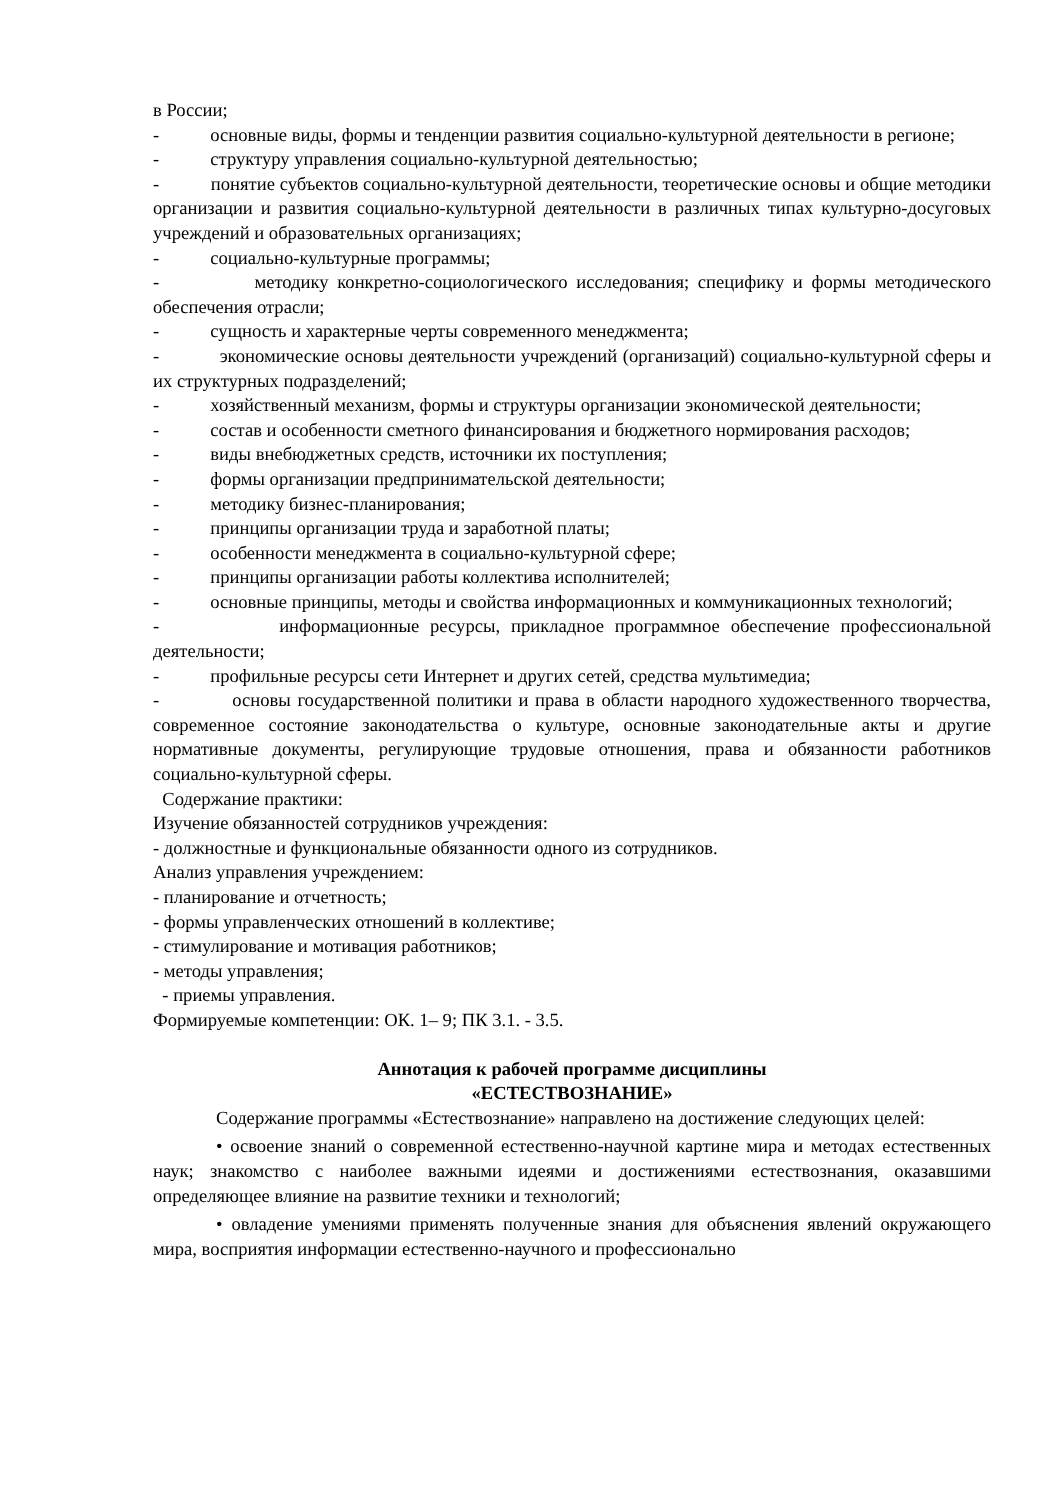в России;
- основные виды, формы и тенденции развития социально-культурной деятельности в регионе;
- структуру управления социально-культурной деятельностью;
- понятие субъектов социально-культурной деятельности, теоретические основы и общие методики организации и развития социально-культурной деятельности в различных типах культурно-досуговых учреждений и образовательных организациях;
- социально-культурные программы;
- методику конкретно-социологического исследования; специфику и формы методического обеспечения отрасли;
- сущность и характерные черты современного менеджмента;
- экономические основы деятельности учреждений (организаций) социально-культурной сферы и их структурных подразделений;
- хозяйственный механизм, формы и структуры организации экономической деятельности;
- состав и особенности сметного финансирования и бюджетного нормирования расходов;
- виды внебюджетных средств, источники их поступления;
- формы организации предпринимательской деятельности;
- методику бизнес-планирования;
- принципы организации труда и заработной платы;
- особенности менеджмента в социально-культурной сфере;
- принципы организации работы коллектива исполнителей;
- основные принципы, методы и свойства информационных и коммуникационных технологий;
- информационные ресурсы, прикладное программное обеспечение профессиональной деятельности;
- профильные ресурсы сети Интернет и других сетей, средства мультимедиа;
- основы государственной политики и права в области народного художественного творчества, современное состояние законодательства о культуре, основные законодательные акты и другие нормативные документы, регулирующие трудовые отношения, права и обязанности работников социально-культурной сферы.
Содержание практики:
Изучение обязанностей сотрудников учреждения:
- должностные и функциональные обязанности одного из сотрудников.
Анализ управления учреждением:
- планирование и отчетность;
- формы управленческих отношений в коллективе;
- стимулирование и мотивация работников;
- методы управления;
- приемы управления.
Формируемые компетенции: ОК. 1– 9; ПК 3.1. - 3.5.
Аннотация к рабочей программе дисциплины
«ЕСТЕСТВОЗНАНИЕ»
Содержание программы «Естествознание» направлено на достижение следующих целей:
• освоение знаний о современной естественно-научной картине мира и методах естественных наук; знакомство с наиболее важными идеями и достижениями естествознания, оказавшими определяющее влияние на развитие техники и технологий;
• овладение умениями применять полученные знания для объяснения явлений окружающего мира, восприятия информации естественно-научного и профессионально